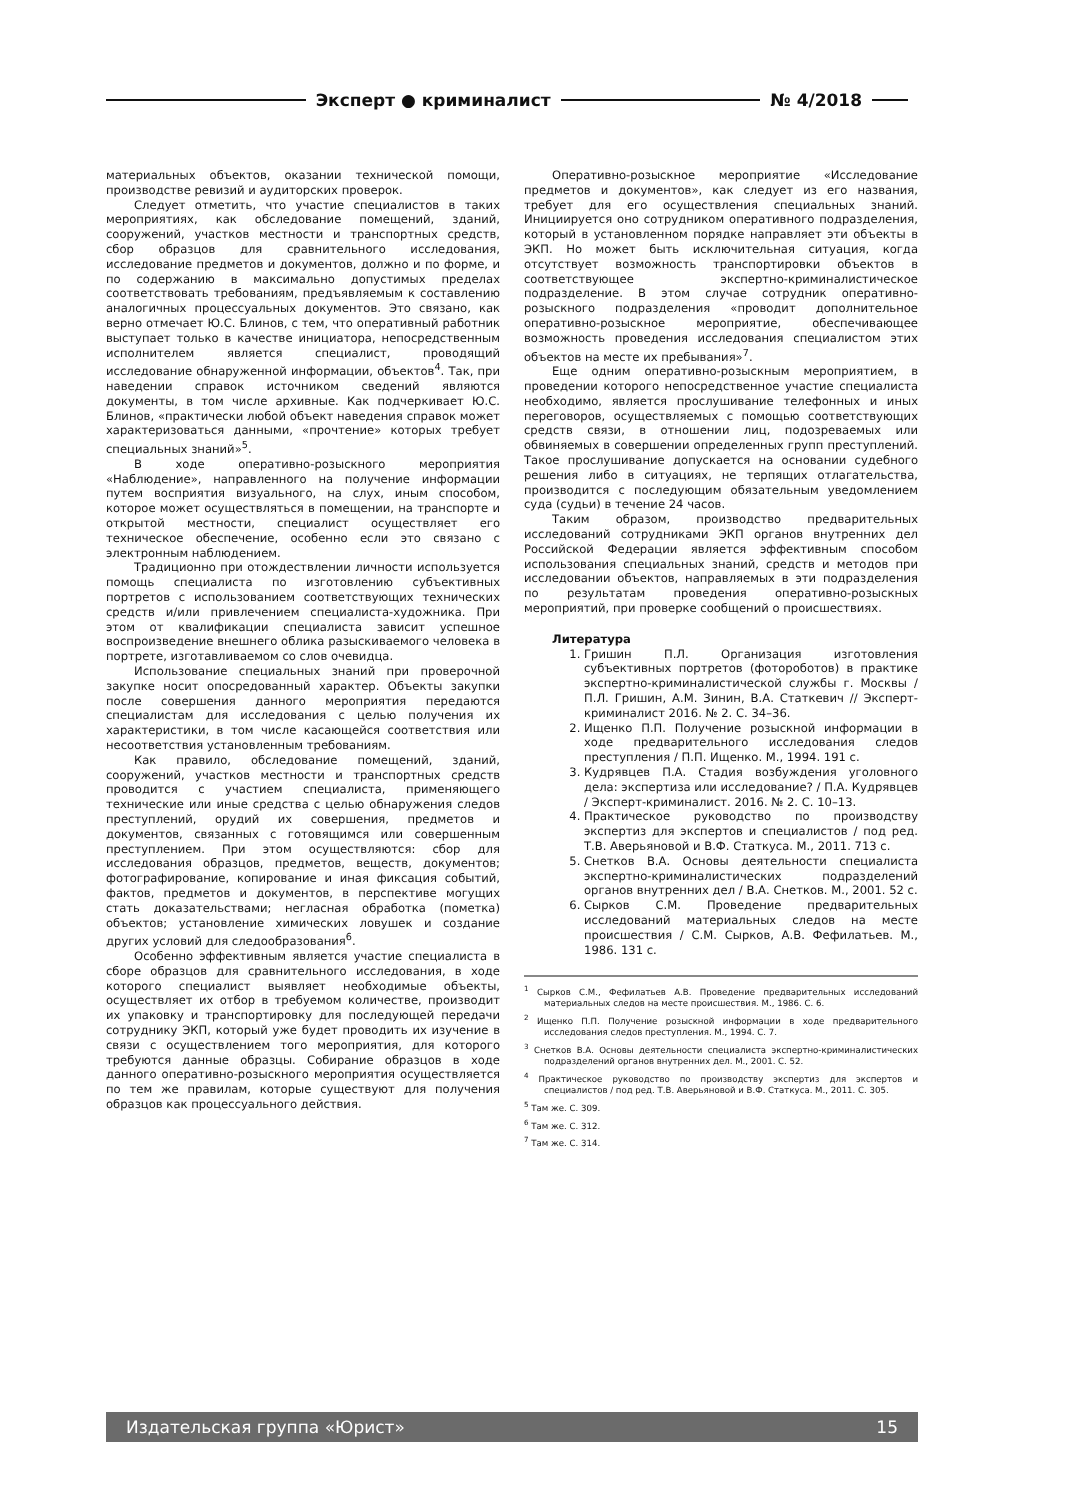Эксперт ● криминалист № 4/2018
материальных объектов, оказании технической помощи, производстве ревизий и аудиторских проверок.
Следует отметить, что участие специалистов в таких мероприятиях, как обследование помещений, зданий, сооружений, участков местности и транспортных средств, сбор образцов для сравнительного исследования, исследование предметов и документов, должно и по форме, и по содержанию в максимально допустимых пределах соответствовать требованиям, предъявляемым к составлению аналогичных процессуальных документов. Это связано, как верно отмечает Ю.С. Блинов, с тем, что оперативный работник выступает только в качестве инициатора, непосредственным исполнителем является специалист, проводящий исследование обнаруженной информации, объектов<sup>4</sup>. Так, при наведении справок источником сведений являются документы, в том числе архивные. Как подчеркивает Ю.С. Блинов, «практически любой объект наведения справок может характеризоваться данными, «прочтение» которых требует специальных знаний»<sup>5</sup>.
В ходе оперативно-розыскного мероприятия «Наблюдение», направленного на получение информации путем восприятия визуального, на слух, иным способом, которое может осуществляться в помещении, на транспорте и открытой местности, специалист осуществляет его техническое обеспечение, особенно если это связано с электронным наблюдением.
Традиционно при отождествлении личности используется помощь специалиста по изготовлению субъективных портретов с использованием соответствующих технических средств и/или привлечением специалиста-художника. При этом от квалификации специалиста зависит успешное воспроизведение внешнего облика разыскиваемого человека в портрете, изготавливаемом со слов очевидца.
Использование специальных знаний при проверочной закупке носит опосредованный характер. Объекты закупки после совершения данного мероприятия передаются специалистам для исследования с целью получения их характеристики, в том числе касающейся соответствия или несоответствия установленным требованиям.
Как правило, обследование помещений, зданий, сооружений, участков местности и транспортных средств проводится с участием специалиста, применяющего технические или иные средства с целью обнаружения следов преступлений, орудий их совершения, предметов и документов, связанных с готовящимся или совершенным преступлением. При этом осуществляются: сбор для исследования образцов, предметов, веществ, документов; фотографирование, копирование и иная фиксация событий, фактов, предметов и документов, в перспективе могущих стать доказательствами; негласная обработка (пометка) объектов; установление химических ловушек и создание других условий для следообразования<sup>6</sup>.
Особенно эффективным является участие специалиста в сборе образцов для сравнительного исследования, в ходе которого специалист выявляет необходимые объекты, осуществляет их отбор в требуемом количестве, производит их упаковку и транспортировку для последующей передачи сотруднику ЭКП, который уже будет проводить их изучение в связи с осуществлением того мероприятия, для которого требуются данные образцы. Собирание образцов в ходе данного оперативно-розыскного мероприятия осуществляется по тем же правилам, которые существуют для получения образцов как процессуального действия.
Оперативно-розыскное мероприятие «Исследование предметов и документов», как следует из его названия, требует для его осуществления специальных знаний. Инициируется оно сотрудником оперативного подразделения, который в установленном порядке направляет эти объекты в ЭКП. Но может быть исключительная ситуация, когда отсутствует возможность транспортировки объектов в соответствующее экспертно-криминалистическое подразделение. В этом случае сотрудник оперативно-розыскного подразделения «проводит дополнительное оперативно-розыскное мероприятие, обеспечивающее возможность проведения исследования специалистом этих объектов на месте их пребывания»<sup>7</sup>.
Еще одним оперативно-розыскным мероприятием, в проведении которого непосредственное участие специалиста необходимо, является прослушивание телефонных и иных переговоров, осуществляемых с помощью соответствующих средств связи, в отношении лиц, подозреваемых или обвиняемых в совершении определенных групп преступлений. Такое прослушивание допускается на основании судебного решения либо в ситуациях, не терпящих отлагательства, производится с последующим обязательным уведомлением суда (судьи) в течение 24 часов.
Таким образом, производство предварительных исследований сотрудниками ЭКП органов внутренних дел Российской Федерации является эффективным способом использования специальных знаний, средств и методов при исследовании объектов, направляемых в эти подразделения по результатам проведения оперативно-розыскных мероприятий, при проверке сообщений о происшествиях.
Литература
1. Гришин П.Л. Организация изготовления субъективных портретов (фотороботов) в практике экспертно-криминалистической службы г. Москвы / П.Л. Гришин, А.М. Зинин, В.А. Статкевич // Эксперт-криминалист 2016. № 2. С. 34–36.
2. Ищенко П.П. Получение розыскной информации в ходе предварительного исследования следов преступления / П.П. Ищенко. М., 1994. 191 с.
3. Кудрявцев П.А. Стадия возбуждения уголовного дела: экспертиза или исследование? / П.А. Кудрявцев / Эксперт-криминалист. 2016. № 2. С. 10–13.
4. Практическое руководство по производству экспертиз для экспертов и специалистов / под ред. Т.В. Аверьяновой и В.Ф. Статкуса. М., 2011. 713 с.
5. Снетков В.А. Основы деятельности специалиста экспертно-криминалистических подразделений органов внутренних дел / В.А. Снетков. М., 2001. 52 с.
6. Сырков С.М. Проведение предварительных исследований материальных следов на месте происшествия / С.М. Сырков, А.В. Фефилатьев. М., 1986. 131 с.
<sup>1</sup> Сырков С.М., Фефилатьев А.В. Проведение предварительных исследований материальных следов на месте происшествия. М., 1986. С. 6.
<sup>2</sup> Ищенко П.П. Получение розыскной информации в ходе предварительного исследования следов преступления. М., 1994. С. 7.
<sup>3</sup> Снетков В.А. Основы деятельности специалиста экспертно-криминалистических подразделений органов внутренних дел. М., 2001. С. 52.
<sup>4</sup> Практическое руководство по производству экспертиз для экспертов и специалистов / под ред. Т.В. Аверьяновой и В.Ф. Статкуса. М., 2011. С. 305.
<sup>5</sup> Там же. С. 309.
<sup>6</sup> Там же. С. 312.
<sup>7</sup> Там же. С. 314.
Издательская группа «Юрист» 15